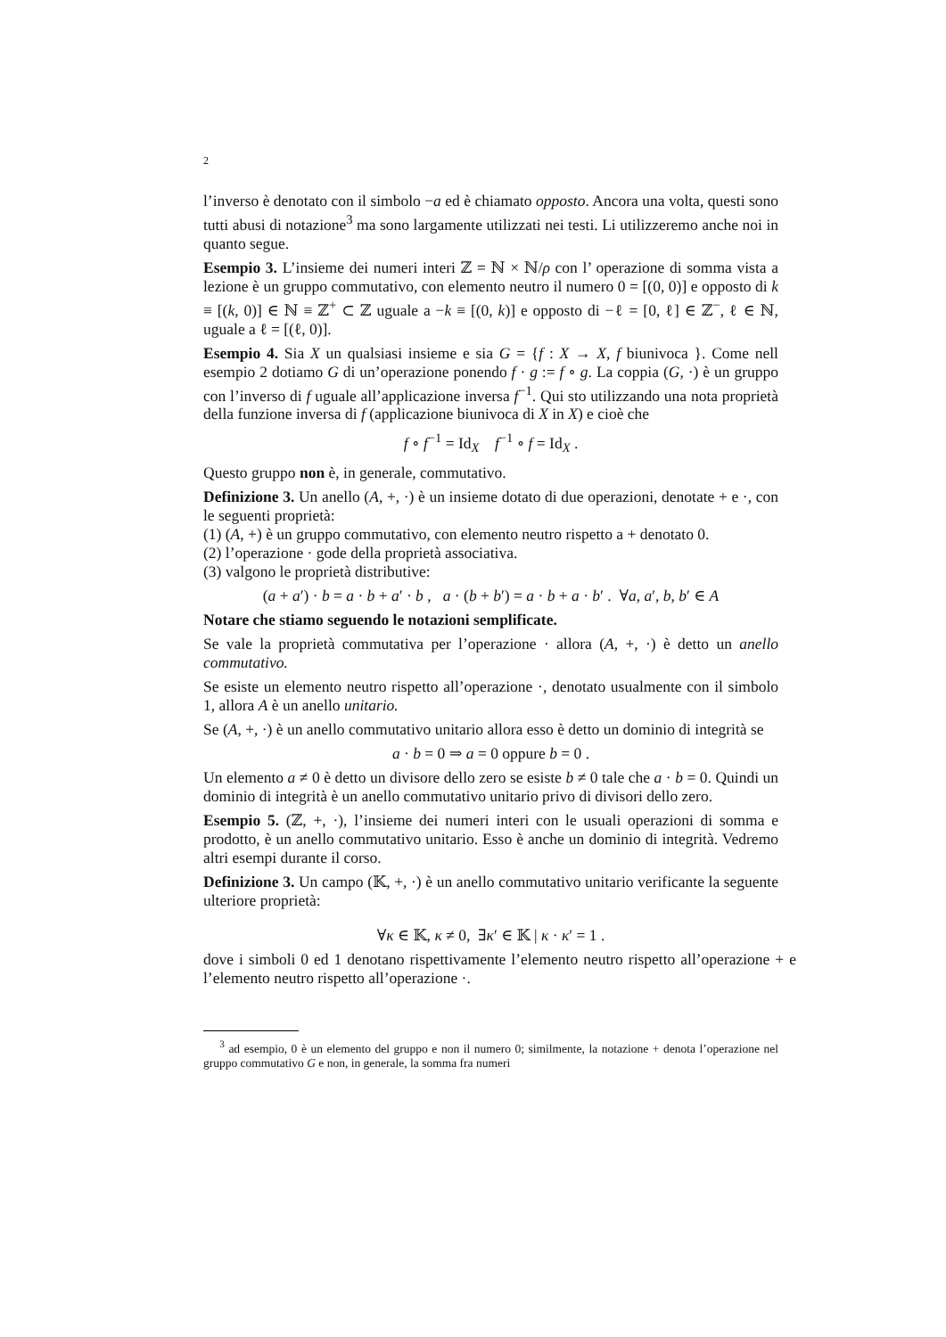2
l’inverso è denotato con il simbolo −a ed è chiamato opposto. Ancora una volta, questi sono tutti abusi di notazione<sup>3</sup> ma sono largamente utilizzati nei testi. Li utilizzeremo anche noi in quanto segue.
Esempio 3. L’insieme dei numeri interi ℤ = ℕ × ℕ/ρ con l’ operazione di somma vista a lezione è un gruppo commutativo, con elemento neutro il numero 0 = [(0, 0)] e opposto di k ≡ [(k, 0)] ∈ ℕ ≡ ℤ<sup>+</sup> ⊂ ℤ uguale a −k ≡ [(0, k)] e opposto di −ℓ = [0, ℓ] ∈ ℤ<sup>−</sup>, ℓ ∈ ℕ, uguale a ℓ = [(ℓ, 0)].
Esempio 4. Sia X un qualsiasi insieme e sia G = {f : X → X, f biunivoca }. Come nell esempio 2 dotiamo G di un’operazione ponendo f · g := f ∘ g. La coppia (G, ·) è un gruppo con l’inverso di f uguale all’applicazione inversa f<sup>−1</sup>. Qui sto utilizzando una nota proprietà della funzione inversa di f (applicazione biunivoca di X in X) e cioè che
f ∘ f<sup>−1</sup> = Id<sub>X</sub> f<sup>−1</sup> ∘ f = Id<sub>X</sub> .
Questo gruppo non è, in generale, commutativo.
Definizione 3. Un anello (A, +, ·) è un insieme dotato di due operazioni, denotate + e ·, con le seguenti proprietà:
(1) (A, +) è un gruppo commutativo, con elemento neutro rispetto a + denotato 0.
(2) l’operazione · gode della proprietà associativa.
(3) valgono le proprietà distributive:
(a + a′) · b = a · b + a′ · b , a · (b + b′) = a · b + a · b′ . ∀a, a′, b, b′ ∈ A
Notare che stiamo seguendo le notazioni semplificate.
Se vale la proprietà commutativa per l’operazione · allora (A, +, ·) è detto un anello commutativo.
Se esiste un elemento neutro rispetto all’operazione ·, denotato usualmente con il simbolo 1, allora A è un anello unitario.
Se (A, +, ·) è un anello commutativo unitario allora esso è detto un dominio di integrità se
a · b = 0 ⇒ a = 0 oppure b = 0 .
Un elemento a ≠ 0 è detto un divisore dello zero se esiste b ≠ 0 tale che a · b = 0. Quindi un dominio di integrità è un anello commutativo unitario privo di divisori dello zero.
Esempio 5. (ℤ, +, ·), l’insieme dei numeri interi con le usuali operazioni di somma e prodotto, è un anello commutativo unitario. Esso è anche un dominio di integrità. Vedremo altri esempi durante il corso.
Definizione 3. Un campo (𝕂, +, ·) è un anello commutativo unitario verificante la seguente ulteriore proprietà:
∀κ ∈ 𝕂, κ ≠ 0, ∃κ′ ∈ 𝕂 | κ · κ′ = 1 .
dove i simboli 0 ed 1 denotano rispettivamente l’elemento neutro rispetto all’operazione + e l’elemento neutro rispetto all’operazione ·.
<sup>3</sup> ad esempio, 0 è un elemento del gruppo e non il numero 0; similmente, la notazione + denota l’operazione nel gruppo commutativo G e non, in generale, la somma fra numeri